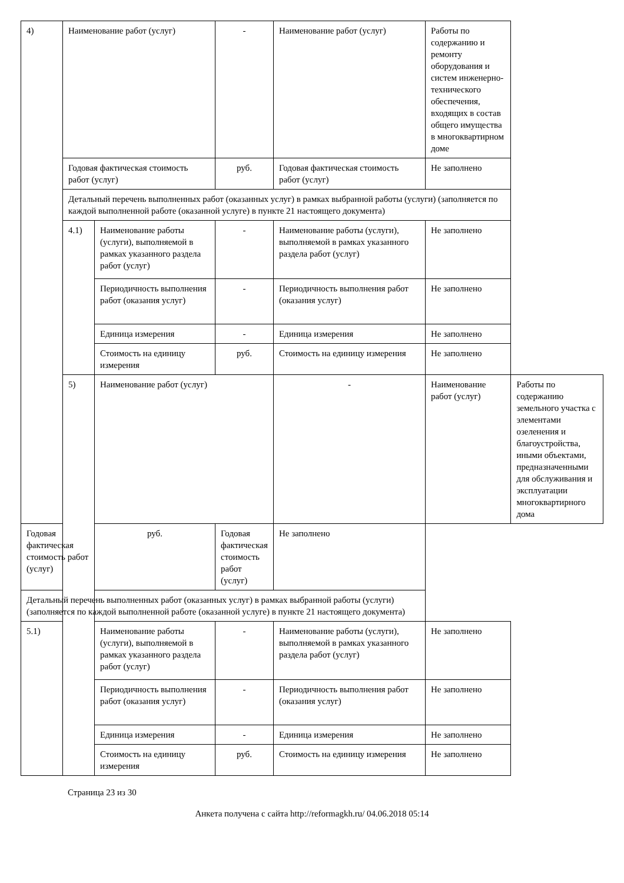| 4) | Наименование работ (услуг) | | - | Наименование работ (услуг) | Работы по содержанию и ремонту оборудования и систем инженерно-технического обеспечения, входящих в состав общего имущества в многоквартирном доме | |
| | Годовая фактическая стоимость работ (услуг) | | руб. | Годовая фактическая стоимость работ (услуг) | Не заполнено | |
| | Детальный перечень выполненных работ (оказанных услуг) в рамках выбранной работы (услуги) (заполняется по каждой выполненной работе (оказанной услуге) в пункте 21 настоящего документа) | | | | | |
| | 4.1) | Наименование работы (услуги), выполняемой в рамках указанного раздела работ (услуг) | - | Наименование работы (услуги), выполняемой в рамках указанного раздела работ (услуг) | Не заполнено | |
| | | Периодичность выполнения работ (оказания услуг) | - | Периодичность выполнения работ (оказания услуг) | Не заполнено | |
| | | Единица измерения | - | Единица измерения | Не заполнено | |
| | | Стоимость на единицу измерения | руб. | Стоимость на единицу измерения | Не заполнено | |
| | 5) | Наименование работ (услуг) | | - | Наименование работ (услуг) | Работы по содержанию земельного участка с элементами озеленения и благоустройства, иными объектами, предназначенными для обслуживания и эксплуатации многоквартирного дома |
| Годовая фактическая стоимость работ (услуг) | | руб. | Годовая фактическая стоимость работ (услуг) | Не заполнено | | |
| Детальный перечень выполненных работ (оказанных услуг) в рамках выбранной работы (услуги) (заполняется по каждой выполненной работе (оказанной услуге) в пункте 21 настоящего документа) | | | | | | |
| 5.1) | | Наименование работы (услуги), выполняемой в рамках указанного раздела работ (услуг) | - | Наименование работы (услуги), выполняемой в рамках указанного раздела работ (услуг) | Не заполнено | |
| | | Периодичность выполнения работ (оказания услуг) | - | Периодичность выполнения работ (оказания услуг) | Не заполнено | |
| | | Единица измерения | - | Единица измерения | Не заполнено | |
| | | Стоимость на единицу измерения | руб. | Стоимость на единицу измерения | Не заполнено | |
Страница 23 из 30
Анкета получена с сайта http://reformagkh.ru/ 04.06.2018 05:14